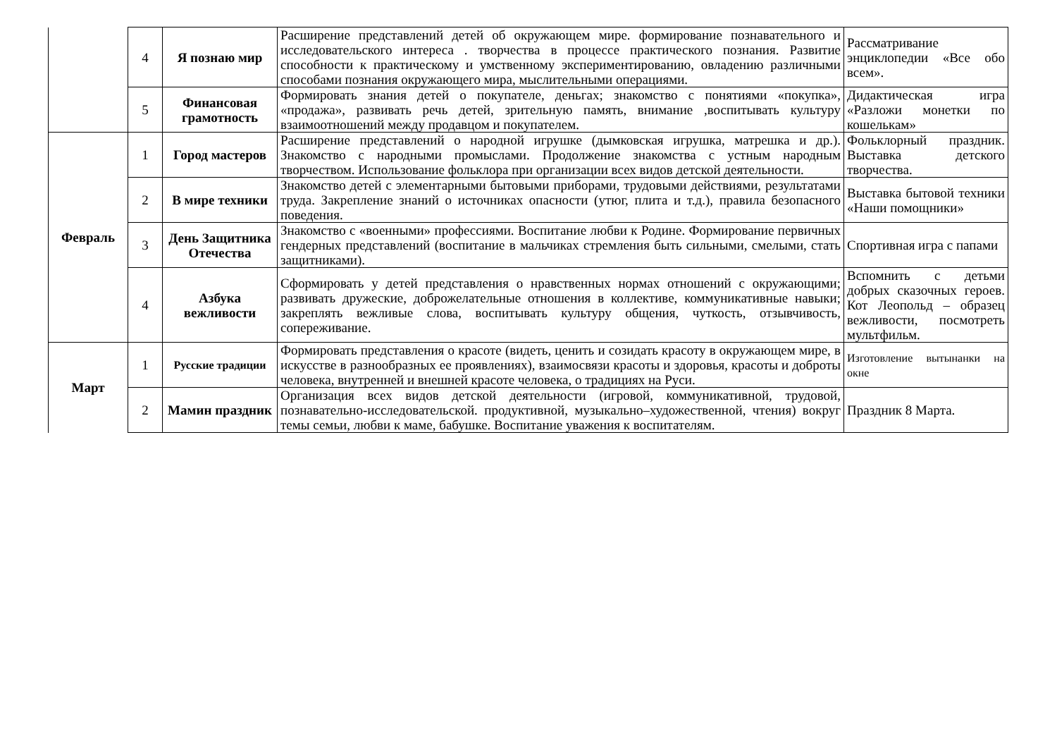| | 4 | Я познаю мир | Расширение представлений детей об окружающем мире. формирование познавательного и исследовательского интереса . творчества в процессе практического познания. Развитие способности к практическому и умственному экспериментированию, овладению различными способами познания окружающего мира, мыслительными операциями. | Рассматривание энциклопедии «Все обо всем». |
| | 5 | Финансовая грамотность | Формировать знания детей о покупателе, деньгах; знакомство с понятиями «покупка», «продажа», развивать речь детей, зрительную память, внимание ,воспитывать культуру взаимоотношений между продавцом и покупателем. | Дидактическая игра «Разложи монетки по кошелькам» |
| Февраль | 1 | Город мастеров | Расширение представлений о народной игрушке (дымковская игрушка, матрешка и др.). Знакомство с народными промыслами. Продолжение знакомства с устным народным творчеством. Использование фольклора при организации всех видов детской деятельности. | Фольклорный праздник. Выставка детского творчества. |
| | 2 | В мире техники | Знакомство детей с элементарными бытовыми приборами, трудовыми действиями, результатами труда. Закрепление знаний о источниках опасности (утюг, плита и т.д.), правила безопасного поведения. | Выставка бытовой техники «Наши помощники» |
| | 3 | День Защитника Отечества | Знакомство с «военными» профессиями. Воспитание любви к Родине. Формирование первичных гендерных представлений (воспитание в мальчиках стремления быть сильными, смелыми, стать защитниками). | Спортивная игра с папами |
| | 4 | Азбука вежливости | Сформировать у детей представления о нравственных нормах отношений с окружающими; развивать дружеские, доброжелательные отношения в коллективе, коммуникативные навыки; закреплять вежливые слова, воспитывать культуру общения, чуткость, отзывчивость, сопереживание. | Вспомнить с детьми добрых сказочных героев. Кот Леопольд – образец вежливости, посмотреть мультфильм. |
| Март | 1 | Русские традиции | Формировать представления о красоте (видеть, ценить и созидать красоту в окружающем мире, в искусстве в разнообразных ее проявлениях), взаимосвязи красоты и здоровья, красоты и доброты человека, внутренней и внешней красоте человека, о традициях на Руси. | Изготовление вытынанки на окне |
| | 2 | Мамин праздник | Организация всех видов детской деятельности (игровой, коммуникативной, трудовой, познавательно-исследовательской. продуктивной, музыкально–художественной, чтения) вокруг темы семьи, любви к маме, бабушке. Воспитание уважения к воспитателям. | Праздник 8 Марта. |